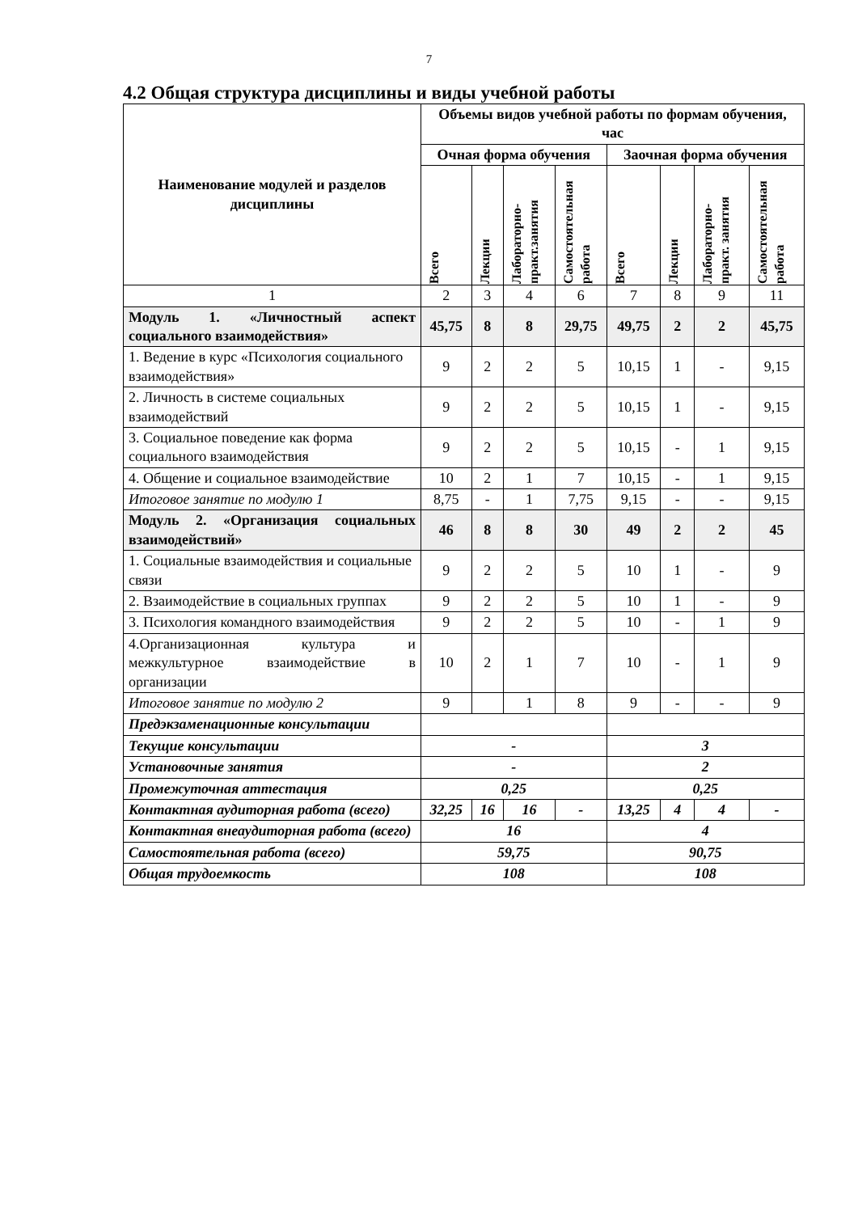7
4.2 Общая структура дисциплины и виды учебной работы
| Наименование модулей и разделов дисциплины | Объемы видов учебной работы по формам обучения, час | | | | | | | |
| --- | --- | --- | --- | --- | --- | --- | --- | --- |
| | Очная форма обучения | | | | Заочная форма обучения | | | |
| | Всего | Лекции | Лабораторно-практ.занятия | Самостоятельная работа | Всего | Лекции | Лабораторно-практ. занятия | Самостоятельная работа |
| 1 | 2 | 3 | 4 | 6 | 7 | 8 | 9 | 11 |
| Модуль 1. «Личностный аспект социального взаимодействия» | 45,75 | 8 | 8 | 29,75 | 49,75 | 2 | 2 | 45,75 |
| 1. Ведение в курс «Психология социального взаимодействия» | 9 | 2 | 2 | 5 | 10,15 | 1 | - | 9,15 |
| 2. Личность в системе социальных взаимодействий | 9 | 2 | 2 | 5 | 10,15 | 1 | - | 9,15 |
| 3. Социальное поведение как форма социального взаимодействия | 9 | 2 | 2 | 5 | 10,15 | - | 1 | 9,15 |
| 4. Общение и социальное взаимодействие | 10 | 2 | 1 | 7 | 10,15 | - | 1 | 9,15 |
| Итоговое занятие по модулю 1 | 8,75 | - | 1 | 7,75 | 9,15 | - | - | 9,15 |
| Модуль 2. «Организация социальных взаимодействий» | 46 | 8 | 8 | 30 | 49 | 2 | 2 | 45 |
| 1. Социальные взаимодействия и социальные связи | 9 | 2 | 2 | 5 | 10 | 1 | - | 9 |
| 2. Взаимодействие в социальных группах | 9 | 2 | 2 | 5 | 10 | 1 | - | 9 |
| 3. Психология командного взаимодействия | 9 | 2 | 2 | 5 | 10 | - | 1 | 9 |
| 4.Организационная культура и межкультурное взаимодействие в организации | 10 | 2 | 1 | 7 | 10 | - | 1 | 9 |
| Итоговое занятие по модулю 2 | 9 | | 1 | 8 | 9 | - | - | 9 |
| Предэкзаменационные консультации | | | | | | | | |
| Текущие консультации | - | | | | 3 | | | |
| Установочные занятия | - | | | | 2 | | | |
| Промежуточная аттестация | 0,25 | | | | 0,25 | | | |
| Контактная аудиторная работа (всего) | 32,25 | 16 | 16 | - | 13,25 | 4 | 4 | - |
| Контактная внеаудиторная работа (всего) | 16 | | | | 4 | | | |
| Самостоятельная работа (всего) | 59,75 | | | | 90,75 | | | |
| Общая трудоемкость | 108 | | | | 108 | | | |